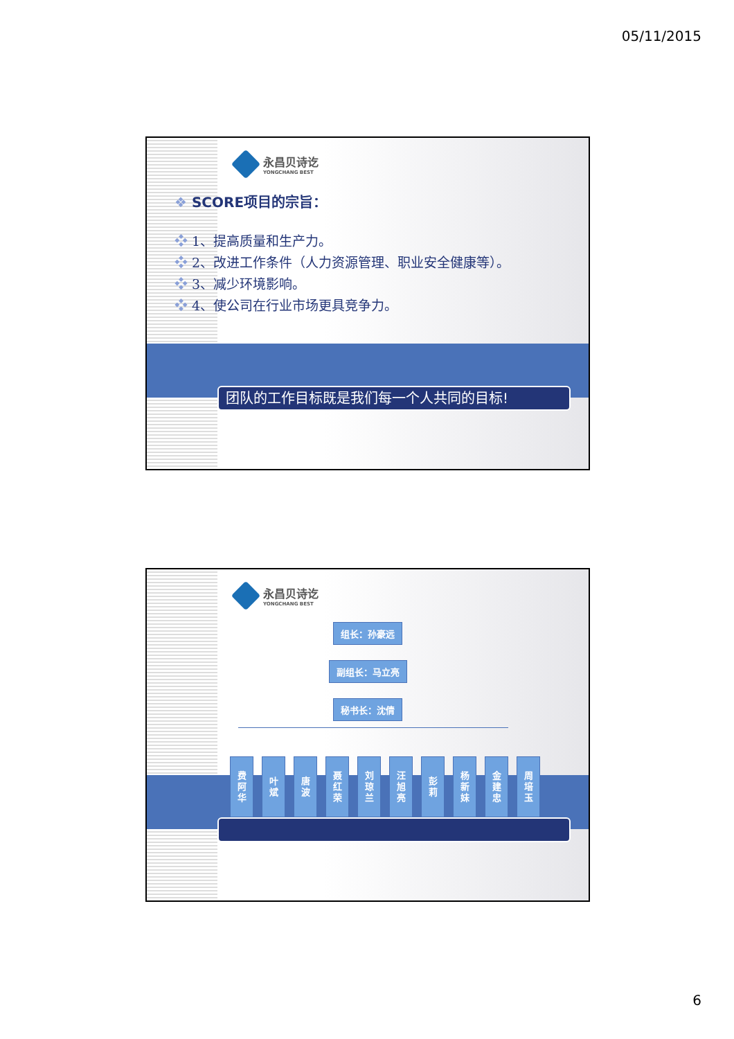05/11/2015
永昌贝诗讫
YONGCHANG BEST
❖ SCORE项目的宗旨：
❖ 1、提高质量和生产力。
❖ 2、改进工作条件（人力资源管理、职业安全健康等）。
❖ 3、减少环境影响。
❖ 4、使公司在行业市场更具竞争力。
团队的工作目标既是我们每一个人共同的目标!
永昌贝诗讫
YONGCHANG BEST
组长：孙豪远
副组长：马立亮
秘书长：沈倩
费
阿
华
叶
斌
唐
波
聂
红
荣
刘
琼
兰
汪
旭
亮
彭
莉
杨
新
妹
金
建
忠
周
培
玉
6